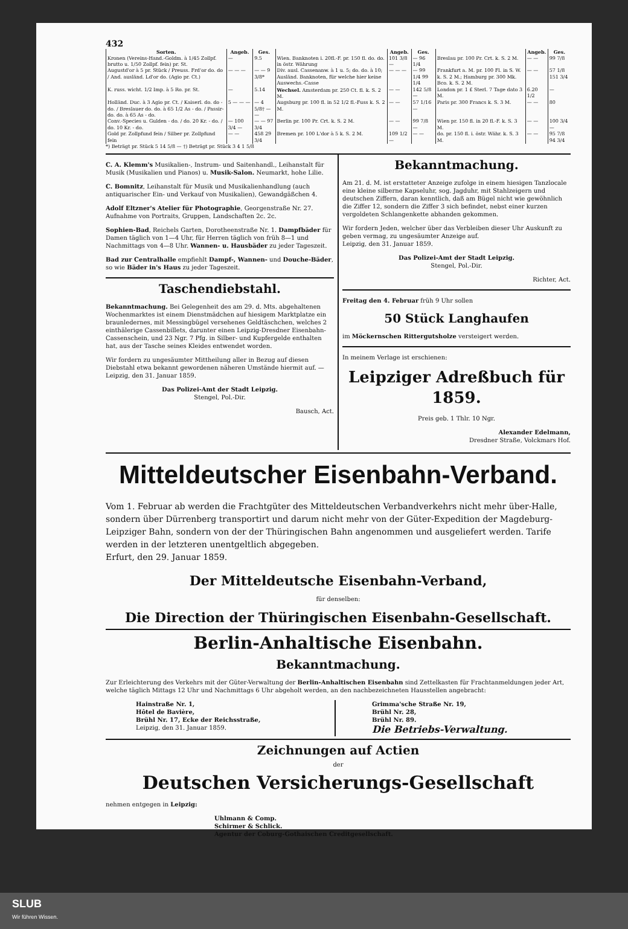432
| Sorten. | Angeb. | Ges. | | Angeb. | Ges. | | Angeb. | Ges. |
| --- | --- | --- | --- | --- | --- | --- | --- | --- |
| Kronen (Vereins-Hand.-Goldm. à 1/45 Zollpf. brutto u. 1/50 Zollpf. fein) pr. St. | — | 9.5 | Wien. Banknoten i. 20fl.-F. pr. 150 fl. do. do. in östr. Währung | 101 3/8 — | — 96 1/4 | Breslau pr. 100 Pr. Crt. k. S. 2 M. | — — | 99 7/8 |
| Augustd'or à 5 pr. Stück / Preuss. Frd'or do. do / And. ausländ. Ld'or do. (Agio pr. Ct.) | — — — | — — 9 3/8* | Div. ausl. Cassenanw. à 1 u. 5; do. do. à 10; Ausländ. Banknoten, für welche hier keine Auswechs.-Casse | — — — | — 99 1/4 99 1/4 | Frankfurt a. M. pr. 100 Fl. in S. W. k. S. 2 M.; Hamburg pr. 300 Mk. Bco. k. S. 2 M. | — — | 57 1/8 151 3/4 |
| K. russ. wicht. 1/2 Imp. à 5 Ro. pr. St. | — | 5.14 | Wechsel. Amsterdam pr. 250 Ct. fl. k. S. 2 M. | — — | 142 5/8 — | London pr. 1 £ Sterl. 7 Tage dato 3 M. | 6.20 1/2 | — |
| Holländ. Duc. à 3 Agio pr. Ct. / Kaiserl. do. do - do. / Breslauer do. do. à 65 1/2 As - do. / Passir- do. do. à 65 As - do. | 5 — — — | — 4 5/8† — — | Augsburg pr. 100 fl. in 52 1/2 fl.-Fuss k. S. 2 M. | — — | 57 1/16 — | Paris pr. 300 Francs k. S. 3 M. | — — | 80 |
| Conv.-Species u. Gulden - do. / do. 20 Kr. - do. / do. 10 Kr. - do. | — 100 3/4 — | — — 97 3/4 | Berlin pr. 100 Pr. Crt. k. S. 2 M. | — — | 99 7/8 — | Wien pr. 150 fl. in 20 fl.-F. k. S. 3 M. | — — | 100 3/4 — |
| Gold pr. Zollpfund fein / Silber pr. Zollpfund fein | — — | 458 29 3/4 | Bremen pr. 100 L'dor à 5 k. S. 2 M. | 109 1/2 — | — — | do. pr. 150 fl. i. östr. Währ. k. S. 3 M. | — — | 95 7/8 94 3/4 |
*) Beträgt pr. Stück 5 14 5/8 — †) Beträgt pr. Stück 3 4 1 5/8
C. A. Klemm's Musikalien-, Instrum- und Saitenhandl., Leihanstalt für Musik (Musikalien und Pianos) u. Musik-Salon. Neumarkt, hohe Lilie.
C. Bomnitz, Leihanstalt für Musik und Musikalienhandlung (auch antiquarischer Ein- und Verkauf von Musikalien), Gewandgäßchen 4.
Adolf Eltzner's Atelier für Photographie, Georgenstraße Nr. 27. Aufnahme von Portraits, Gruppen, Landschaften 2c. 2c.
Sophien-Bad, Reichels Garten, Dorotheenstraße Nr. 1. Dampfbäder für Damen täglich von 1—4 Uhr, für Herren täglich von früh 8—1 und Nachmittags von 4—8 Uhr. Wannen- u. Hausbäder zu jeder Tageszeit.
Bad zur Centralhalle empfiehlt Dampf-, Wannen- und Douche-Bäder, so wie Bäder in's Haus zu jeder Tageszeit.
Taschendiebstahl.
Bekanntmachung. Bei Gelegenheit des am 29. d. Mts. abgehaltenen Wochenmarktes ist einem Dienstmädchen auf hiesigem Marktplatze ein braunledernes, mit Messingbügel versehenes Geldtäschchen, welches 2 einthälerige Cassenbillets, darunter einen Leipzig-Dresdner Eisenbahn-Cassenschein, und 23 Ngr. 7 Pfg. in Silber- und Kupfergelde enthalten hat, aus der Tasche seines Kleides entwendet worden.
Wir fordern zu ungesäumter Mittheilung aller in Bezug auf diesen Diebstahl etwa bekannt gewordenen näheren Umstände hiermit auf. — Leipzig, den 31. Januar 1859.
Das Polizei-Amt der Stadt Leipzig.
Stengel, Pol.-Dir.
Bausch, Act.
Bekanntmachung.
Am 21. d. M. ist erstatteter Anzeige zufolge in einem hiesigen Tanzlocale eine kleine silberne Kapseluhr, sog. Jagduhr, mit Stahlzeigern und deutschen Ziffern, daran kenntlich, daß am Bügel nicht wie gewöhnlich die Ziffer 12, sondern die Ziffer 3 sich befindet, nebst einer kurzen vergoldeten Schlangenkette abhanden gekommen.
Wir fordern Jeden, welcher über das Verbleiben dieser Uhr Auskunft zu geben vermag, zu ungesäumter Anzeige auf.
Leipzig, den 31. Januar 1859.
Das Polizei-Amt der Stadt Leipzig.
Stengel, Pol.-Dir.
Richter, Act.
Freitag den 4. Februar früh 9 Uhr sollen
50 Stück Langhaufen
im Möckernschen Rittergutsholze versteigert werden.
In meinem Verlage ist erschienen:
Leipziger Adreßbuch für 1859.
Preis geb. 1 Thlr. 10 Ngr.
Alexander Edelmann,
Dresdner Straße, Volckmars Hof.
Mitteldeutscher Eisenbahn-Verband.
Vom 1. Februar ab werden die Frachtgüter des Mitteldeutschen Verbandverkehrs nicht mehr über-Halle, sondern über Dürrenberg transportirt und darum nicht mehr von der Güter-Expedition der Magdeburg-Leipziger Bahn, sondern von der der Thüringischen Bahn angenommen und ausgeliefert werden. Tarife werden in der letzteren unentgeltlich abgegeben.
Erfurt, den 29. Januar 1859.
Der Mitteldeutsche Eisenbahn-Verband,
für denselben:
Die Direction der Thüringischen Eisenbahn-Gesellschaft.
Berlin-Anhaltische Eisenbahn.
Bekanntmachung.
Zur Erleichterung des Verkehrs mit der Güter-Verwaltung der Berlin-Anhaltischen Eisenbahn sind Zettelkasten für Frachtanmeldungen jeder Art, welche täglich Mittags 12 Uhr und Nachmittags 6 Uhr abgeholt werden, an den nachbezeichneten Hausstellen angebracht:
Hainstraße Nr. 1,
Hôtel de Bavière,
Brühl Nr. 17, Ecke der Reichsstraße,
Leipzig, den 31. Januar 1859.
Grimma'sche Straße Nr. 19,
Brühl Nr. 28,
Brühl Nr. 89.
Die Betriebs-Verwaltung.
Zeichnungen auf Actien
der
Deutschen Versicherungs-Gesellschaft
nehmen entgegen in Leipzig:
Uhlmann & Comp.
Schirmer & Schlick.
Agentur der Coburg-Gothaischen Creditgesellschaft.
SLUB
Wir führen Wissen.